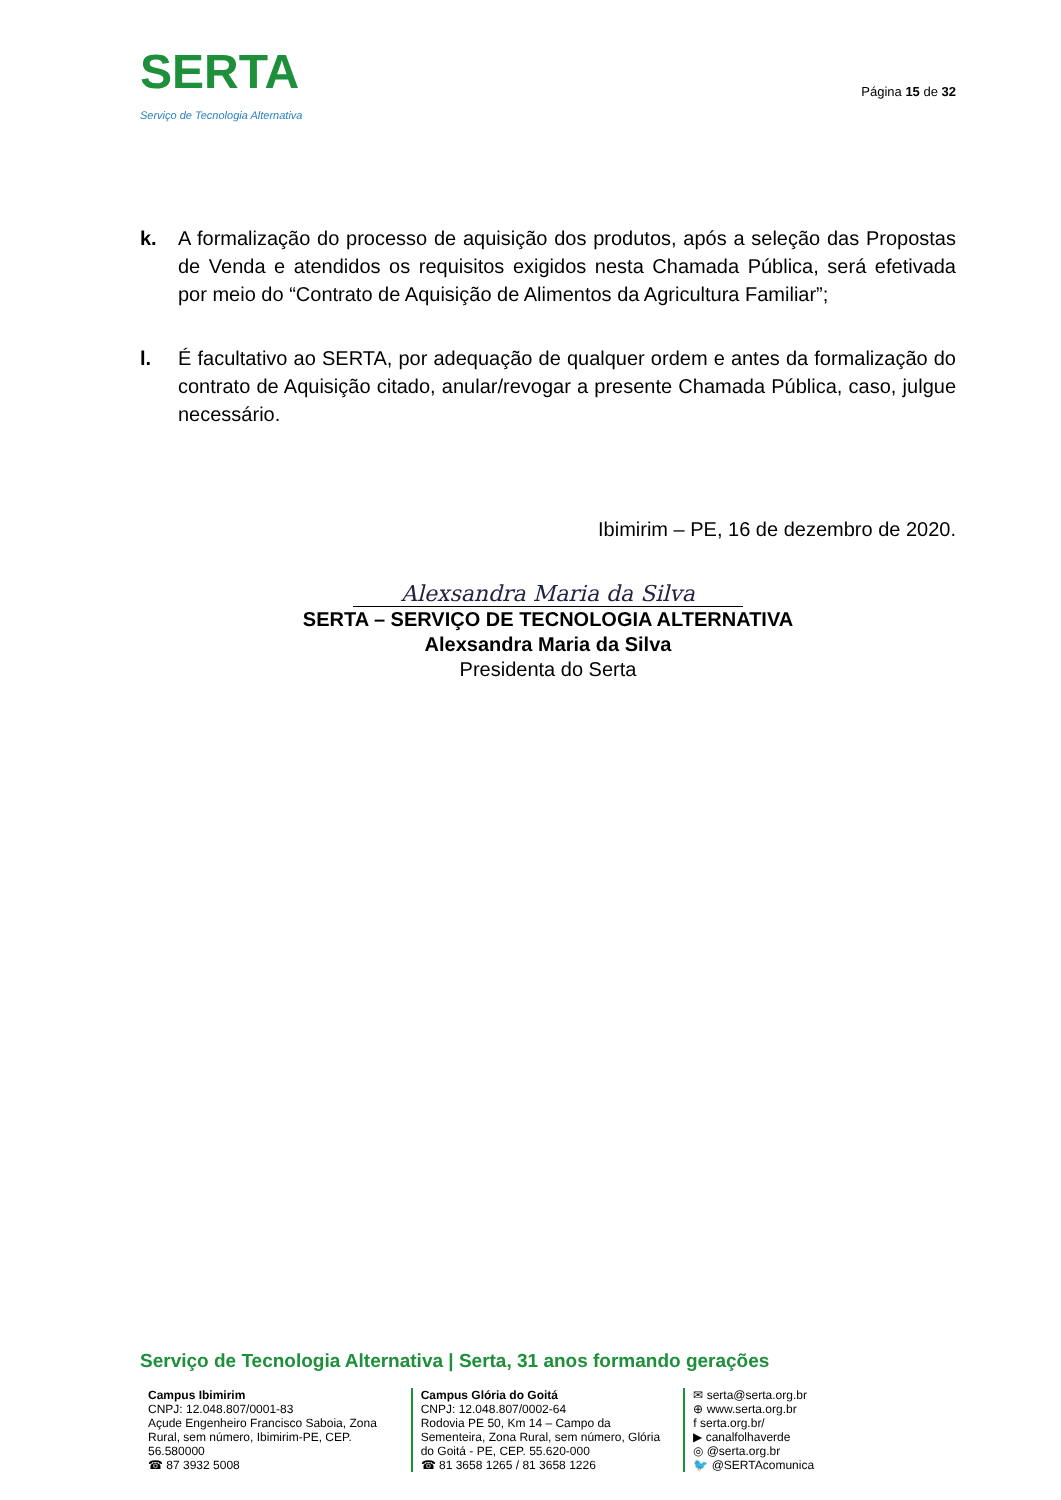SERTA
Serviço de Tecnologia Alternativa
Página 15 de 32
k. A formalização do processo de aquisição dos produtos, após a seleção das Propostas de Venda e atendidos os requisitos exigidos nesta Chamada Pública, será efetivada por meio do “Contrato de Aquisição de Alimentos da Agricultura Familiar”;
l. É facultativo ao SERTA, por adequação de qualquer ordem e antes da formalização do contrato de Aquisição citado, anular/revogar a presente Chamada Pública, caso, julgue necessário.
Ibimirim – PE, 16 de dezembro de 2020.
Alexsandra Maria da Silva
SERTA – SERVIÇO DE TECNOLOGIA ALTERNATIVA
Alexsandra Maria da Silva
Presidenta do Serta
Serviço de Tecnologia Alternativa | Serta, 31 anos formando gerações
Campus Ibimirim
CNPJ: 12.048.807/0001-83
Açude Engenheiro Francisco Saboia, Zona Rural, sem número, Ibimirim-PE, CEP. 56.580000
☎ 87 3932 5008
Campus Glória do Goitá
CNPJ: 12.048.807/0002-64
Rodovia PE 50, Km 14 – Campo da Sementeira, Zona Rural, sem número, Glória do Goitá - PE, CEP. 55.620-000
☎ 81 3658 1265 / 81 3658 1226
✉ serta@serta.org.br
⊕ www.serta.org.br
f serta.org.br/
▶ canalfolhaverde
◎ @serta.org.br
🐦 @SERTAcomunica